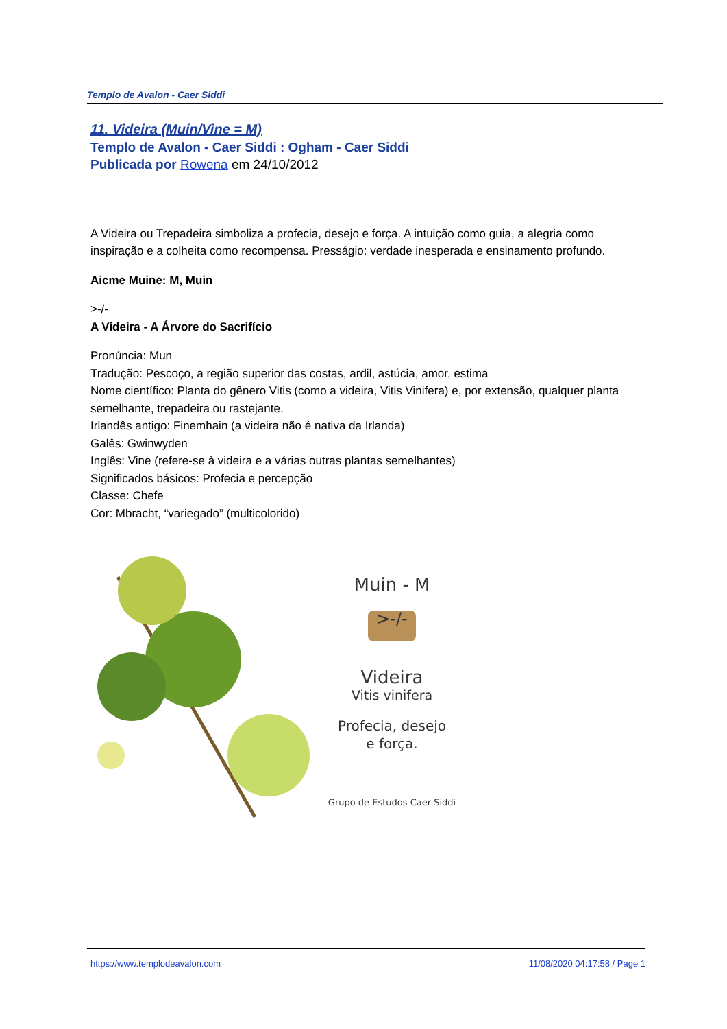Templo de Avalon - Caer Siddi
11. Videira (Muin/Vine = M)
Templo de Avalon - Caer Siddi : Ogham - Caer Siddi
Publicada por Rowena em 24/10/2012
A Videira ou Trepadeira simboliza a profecia, desejo e força. A intuição como guia, a alegria como inspiração e a colheita como recompensa. Presságio: verdade inesperada e ensinamento profundo.
Aicme Muine: M, Muin
>-/-
A Videira - A Árvore do Sacrifício
Pronúncia: Mun
Tradução: Pescoço, a região superior das costas, ardil, astúcia, amor, estima
Nome científico: Planta do gênero Vitis (como a videira, Vitis Vinifera) e, por extensão, qualquer planta semelhante, trepadeira ou rastejante.
Irlandês antigo: Finemhain (a videira não é nativa da Irlanda)
Galês: Gwinwyden
Inglês: Vine (refere-se à videira e a várias outras plantas semelhantes)
Significados básicos: Profecia e percepção
Classe: Chefe
Cor: Mbracht, “variegado” (multicolorido)
Muin - M
>-/-
Videira
Vitis vinifera
Profecia, desejo
e força.
Grupo de Estudos Caer Siddi
https://www.templodeavalon.com 11/08/2020 04:17:58 / Page 1